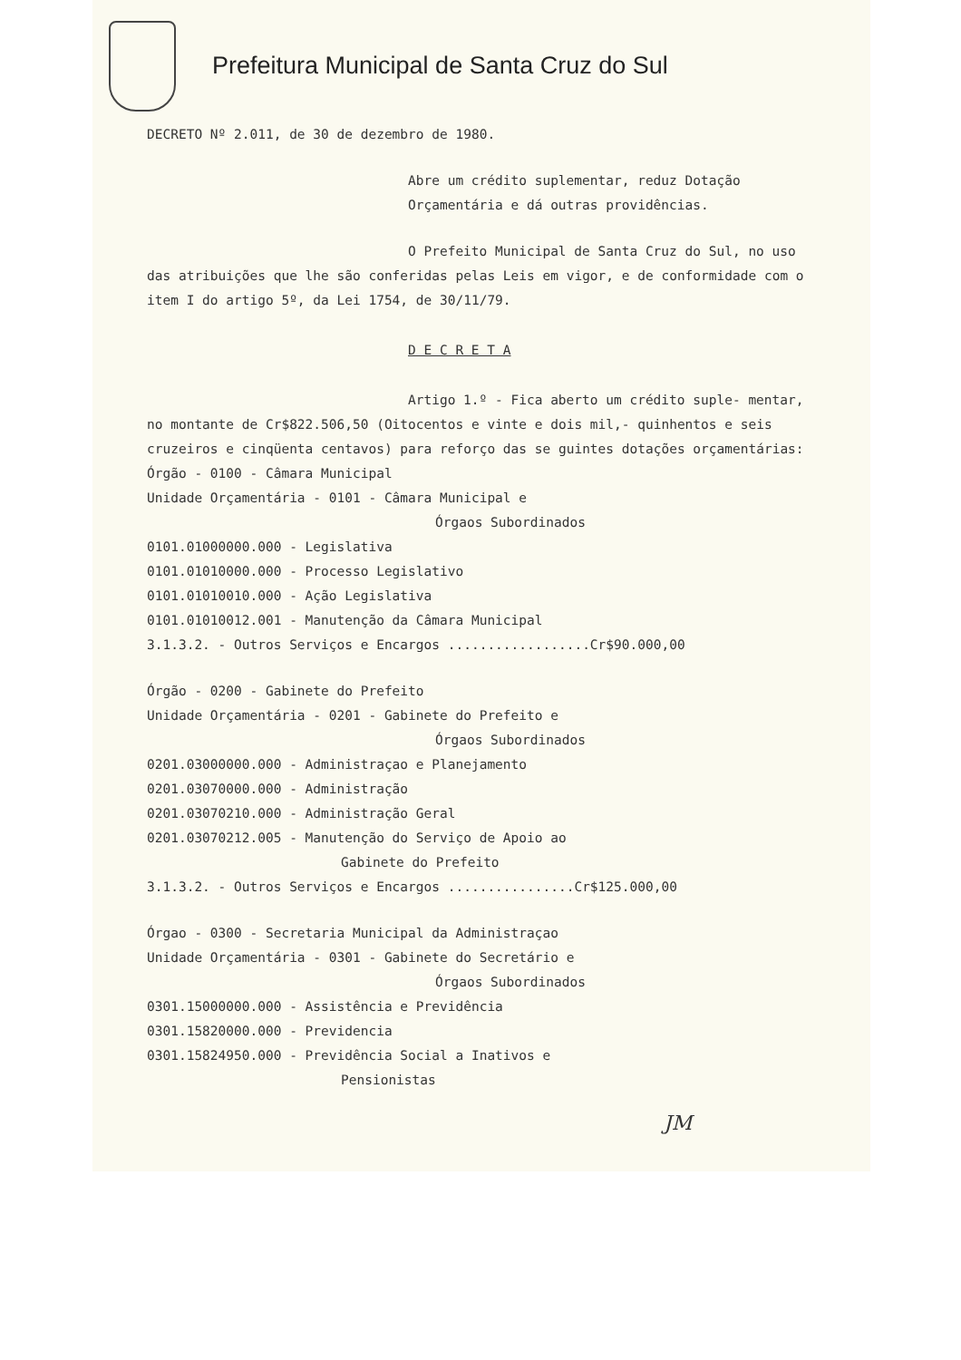Prefeitura Municipal de Santa Cruz do Sul
DECRETO Nº 2.011, de 30 de dezembro de 1980.
Abre um crédito suplementar, reduz Dotação Orçamentária e dá outras providências.
O Prefeito Municipal de Santa Cruz do Sul, no uso das atribuições que lhe são conferidas pelas Leis em vigor, e de conformidade com o item I do artigo 5º, da Lei 1754, de 30/11/79.
D E C R E T A
Artigo 1.º - Fica aberto um crédito suple- mentar, no montante de Cr$822.506,50 (Oitocentos e vinte e dois mil,- quinhentos e seis cruzeiros e cinqüenta centavos) para reforço das se guintes dotações orçamentárias:
Órgão - 0100 - Câmara Municipal
Unidade Orçamentária - 0101 - Câmara Municipal e
Órgaos Subordinados
0101.01000000.000 - Legislativa
0101.01010000.000 - Processo Legislativo
0101.01010010.000 - Ação Legislativa
0101.01010012.001 - Manutenção da Câmara Municipal
3.1.3.2. - Outros Serviços e Encargos ..................Cr$90.000,00
Órgão - 0200 - Gabinete do Prefeito
Unidade Orçamentária - 0201 - Gabinete do Prefeito e
Órgaos Subordinados
0201.03000000.000 - Administraçao e Planejamento
0201.03070000.000 - Administração
0201.03070210.000 - Administração Geral
0201.03070212.005 - Manutenção do Serviço de Apoio ao
Gabinete do Prefeito
3.1.3.2. - Outros Serviços e Encargos ................Cr$125.000,00
Órgao - 0300 - Secretaria Municipal da Administraçao
Unidade Orçamentária - 0301 - Gabinete do Secretário e
Órgaos Subordinados
0301.15000000.000 - Assistência e Previdência
0301.15820000.000 - Previdencia
0301.15824950.000 - Previdência Social a Inativos e
Pensionistas
JM